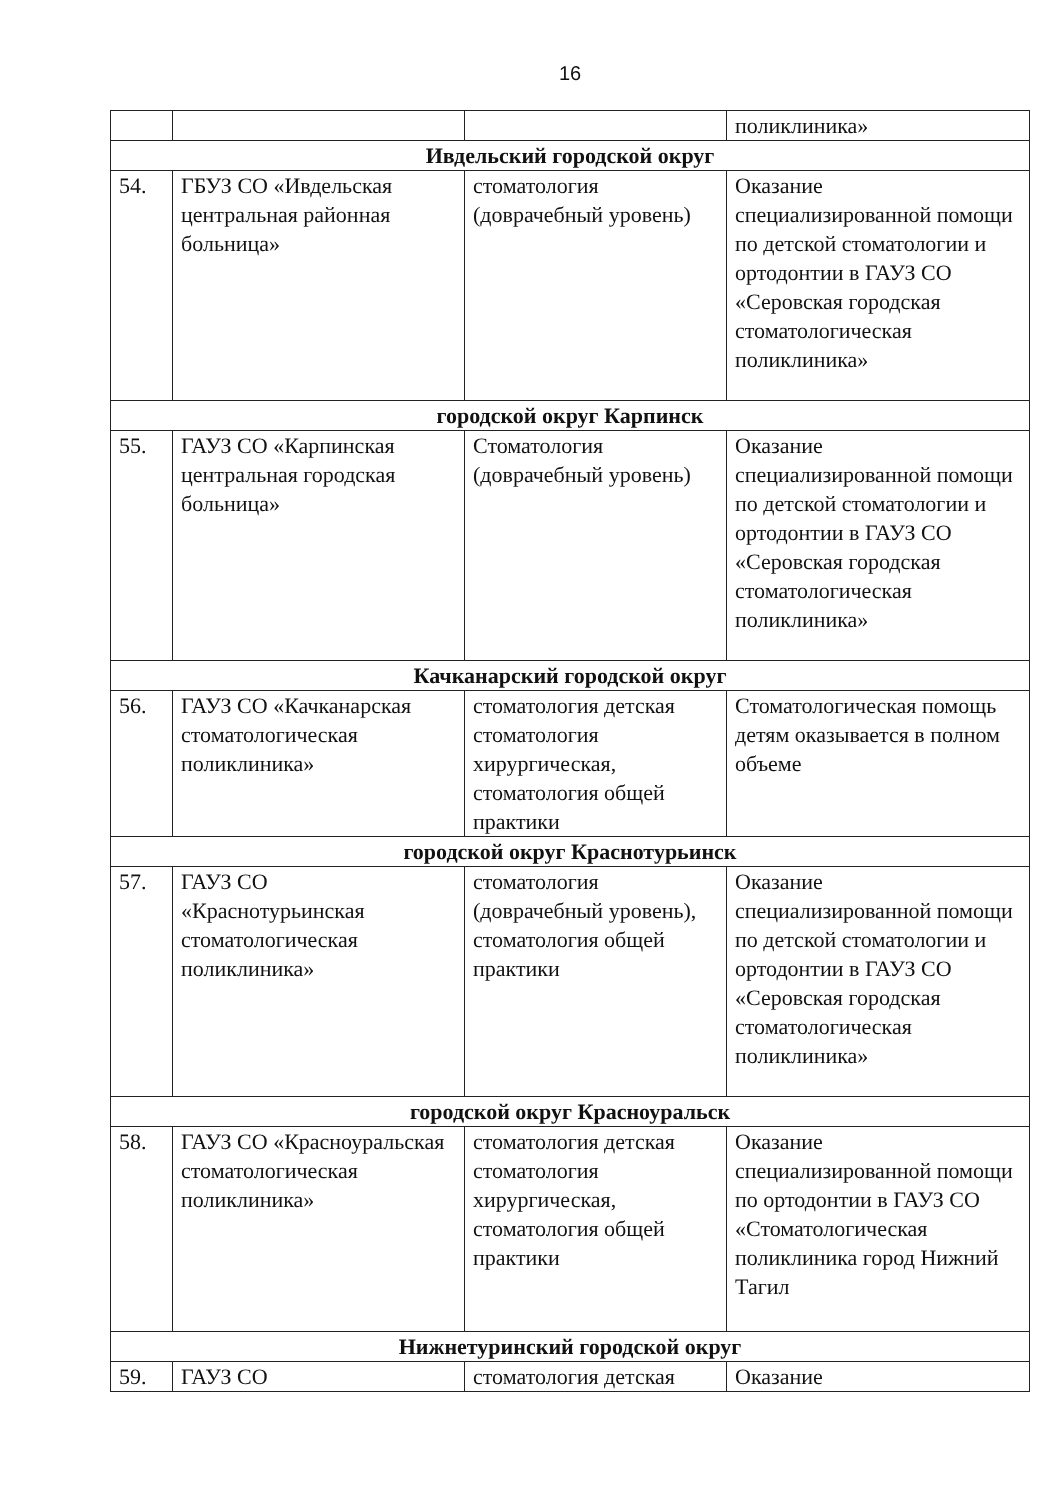16
| | | | поликлиника» |
| Ивдельский городской округ | | | |
| 54. | ГБУЗ СО «Ивдельская центральная районная больница» | стоматология (доврачебный уровень) | Оказание специализированной помощи по детской стоматологии и ортодонтии в ГАУЗ СО «Серовская городская стоматологическая поликлиника» |
| городской округ Карпинск | | | |
| 55. | ГАУЗ СО «Карпинская центральная городская больница» | Стоматология (доврачебный уровень) | Оказание специализированной помощи по детской стоматологии и ортодонтии в ГАУЗ СО «Серовская городская стоматологическая поликлиника» |
| Качканарский городской округ | | | |
| 56. | ГАУЗ СО «Качканарская стоматологическая поликлиника» | стоматология детская стоматология хирургическая, стоматология общей практики | Стоматологическая помощь детям оказывается в полном объеме |
| городской округ Краснотурьинск | | | |
| 57. | ГАУЗ СО «Краснотурьинская стоматологическая поликлиника» | стоматология (доврачебный уровень), стоматология общей практики | Оказание специализированной помощи по детской стоматологии и ортодонтии в ГАУЗ СО «Серовская городская стоматологическая поликлиника» |
| городской округ Красноуральск | | | |
| 58. | ГАУЗ СО «Красноуральская стоматологическая поликлиника» | стоматология детская стоматология хирургическая, стоматология общей практики | Оказание специализированной помощи по ортодонтии в ГАУЗ СО «Стоматологическая поликлиника город Нижний Тагил |
| Нижнетуринский городской округ | | | |
| 59. | ГАУЗ СО | стоматология детская | Оказание |